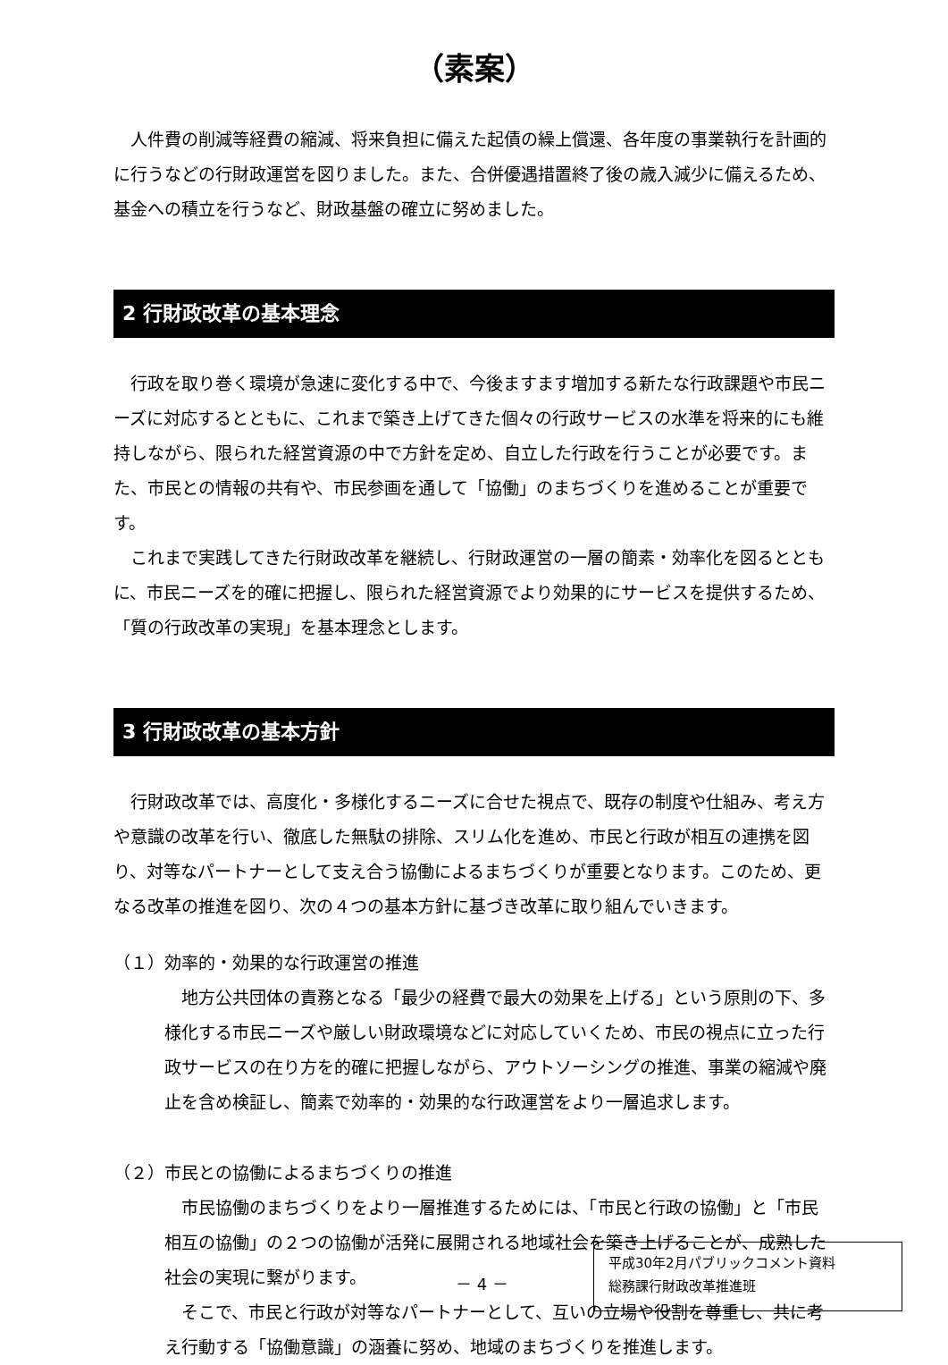（素案）
人件費の削減等経費の縮減、将来負担に備えた起債の繰上償還、各年度の事業執行を計画的に行うなどの行財政運営を図りました。また、合併優遇措置終了後の歳入減少に備えるため、基金への積立を行うなど、財政基盤の確立に努めました。
2 行財政改革の基本理念
行政を取り巻く環境が急速に変化する中で、今後ますます増加する新たな行政課題や市民ニーズに対応するとともに、これまで築き上げてきた個々の行政サービスの水準を将来的にも維持しながら、限られた経営資源の中で方針を定め、自立した行政を行うことが必要です。また、市民との情報の共有や、市民参画を通して「協働」のまちづくりを進めることが重要です。
これまで実践してきた行財政改革を継続し、行財政運営の一層の簡素・効率化を図るとともに、市民ニーズを的確に把握し、限られた経営資源でより効果的にサービスを提供するため、「質の行政改革の実現」を基本理念とします。
3 行財政改革の基本方針
行財政改革では、高度化・多様化するニーズに合せた視点で、既存の制度や仕組み、考え方や意識の改革を行い、徹底した無駄の排除、スリム化を進め、市民と行政が相互の連携を図り、対等なパートナーとして支え合う協働によるまちづくりが重要となります。このため、更なる改革の推進を図り、次の４つの基本方針に基づき改革に取り組んでいきます。
（１）効率的・効果的な行政運営の推進
地方公共団体の責務となる「最少の経費で最大の効果を上げる」という原則の下、多様化する市民ニーズや厳しい財政環境などに対応していくため、市民の視点に立った行政サービスの在り方を的確に把握しながら、アウトソーシングの推進、事業の縮減や廃止を含め検証し、簡素で効率的・効果的な行政運営をより一層追求します。
（２）市民との協働によるまちづくりの推進
市民協働のまちづくりをより一層推進するためには、「市民と行政の協働」と「市民相互の協働」の２つの協働が活発に展開される地域社会を築き上げることが、成熟した社会の実現に繋がります。
そこで、市民と行政が対等なパートナーとして、互いの立場や役割を尊重し、共に考え行動する「協働意識」の涵養に努め、地域のまちづくりを推進します。
－ 4 －
平成30年2月パブリックコメント資料
総務課行財政改革推進班